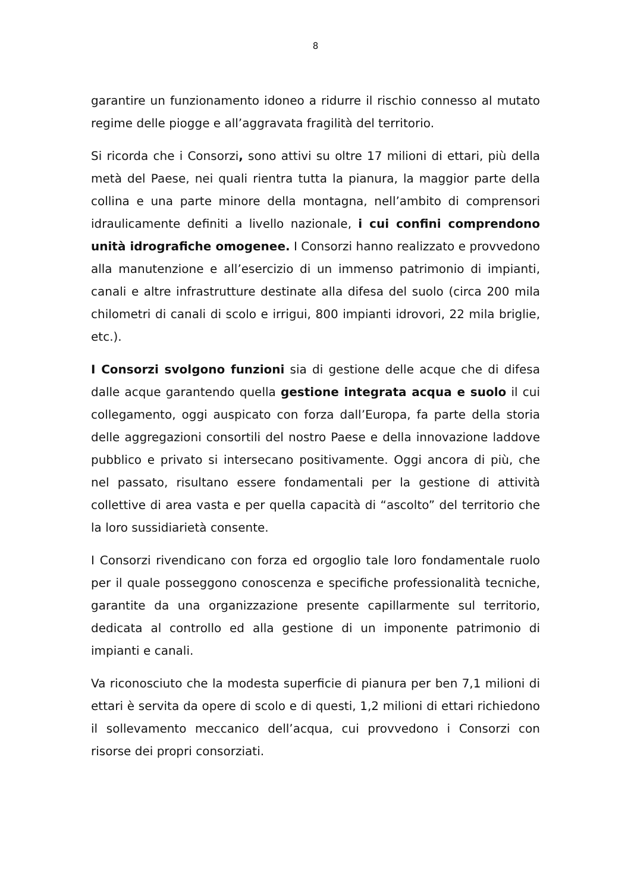8
garantire un funzionamento idoneo a ridurre il rischio connesso al mutato regime delle piogge e all’aggravata fragilità del territorio.
Si ricorda che i Consorzi, sono attivi su oltre 17 milioni di ettari, più della metà del Paese, nei quali rientra tutta la pianura, la maggior parte della collina e una parte minore della montagna, nell’ambito di comprensori idraulicamente definiti a livello nazionale, i cui confini comprendono unità idrografiche omogenee. I Consorzi hanno realizzato e provvedono alla manutenzione e all’esercizio di un immenso patrimonio di impianti, canali e altre infrastrutture destinate alla difesa del suolo (circa 200 mila chilometri di canali di scolo e irrigui, 800 impianti idrovori, 22 mila briglie, etc.).
I Consorzi svolgono funzioni sia di gestione delle acque che di difesa dalle acque garantendo quella gestione integrata acqua e suolo il cui collegamento, oggi auspicato con forza dall’Europa, fa parte della storia delle aggregazioni consortili del nostro Paese e della innovazione laddove pubblico e privato si intersecano positivamente. Oggi ancora di più, che nel passato, risultano essere fondamentali per la gestione di attività collettive di area vasta e per quella capacità di “ascolto” del territorio che la loro sussidiarietà consente.
I Consorzi rivendicano con forza ed orgoglio tale loro fondamentale ruolo per il quale posseggono conoscenza e specifiche professionalità tecniche, garantite da una organizzazione presente capillarmente sul territorio, dedicata al controllo ed alla gestione di un imponente patrimonio di impianti e canali.
Va riconosciuto che la modesta superficie di pianura per ben 7,1 milioni di ettari è servita da opere di scolo e di questi, 1,2 milioni di ettari richiedono il sollevamento meccanico dell’acqua, cui provvedono i Consorzi con risorse dei propri consorziati.